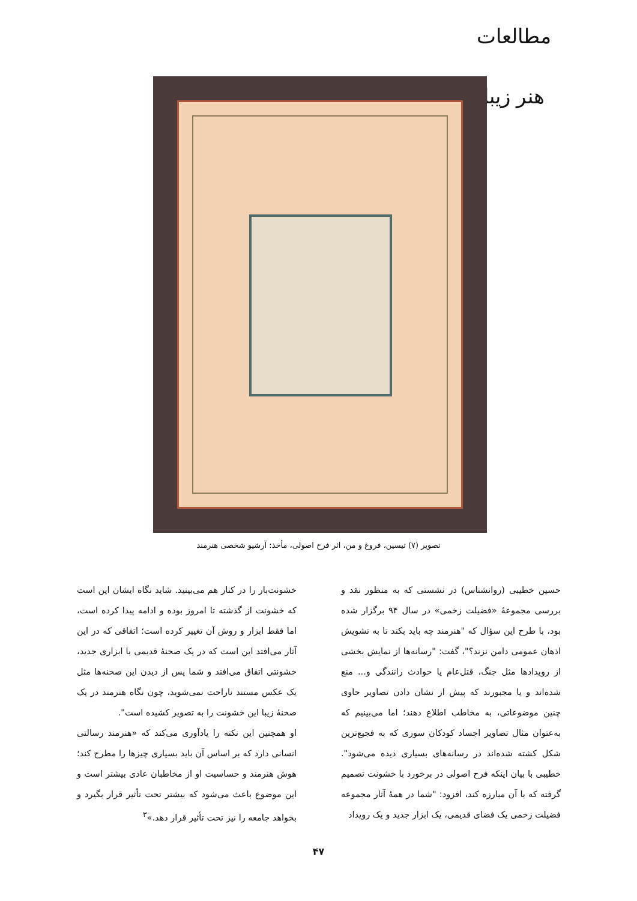مطالعات هنر زیبا
تصویر (۷) تیسین، فروغ و من، اثر فرح اصولی، مأخذ: آرشیو شخصی هنرمند
حسین خطیبی (روانشناس) در نشستی که به منظور نقد و بررسی مجموعهٔ «فضیلت زخمی» در سال ۹۴ برگزار شده بود، با طرح این سؤال که "هنرمند چه باید بکند تا به تشویش اذهان عمومی دامن نزند؟"، گفت: "رسانه‌ها از نمایش بخشی از رویدادها مثل جنگ، قتل‌عام یا حوادث رانندگی و... منع شده‌اند و یا مجبورند که پیش از نشان دادن تصاویر حاوی چنین موضوعاتی، به مخاطب اطلاع دهند؛ اما می‌بینیم که به‌عنوان مثال تصاویر اجساد کودکان سوری که به فجیع‌ترین شکل کشته شده‌اند در رسانه‌های بسیاری دیده می‌شود". خطیبی با بیان اینکه فرح اصولی در برخورد با خشونت تصمیم گرفته که با آن مبارزه کند، افزود: "شما در همهٔ آثار مجموعه فضیلت زخمی یک فضای قدیمی، یک ابزار جدید و یک رویداد
خشونت‌بار را در کنار هم می‌بینید. شاید نگاه ایشان این است که خشونت از گذشته تا امروز بوده و ادامه پیدا کرده است، اما فقط ابزار و روش آن تغییر کرده است؛ اتفاقی که در این آثار می‌افتد این است که در یک صحنهٔ قدیمی با ابزاری جدید، خشونتی اتفاق می‌افتد و شما پس از دیدن این صحنه‌ها مثل یک عکس مستند ناراحت نمی‌شوید، چون نگاه هنرمند در یک صحنهٔ زیبا این خشونت را به تصویر کشیده است".
او همچنین این نکته را یادآوری می‌کند که «هنرمند رسالتی انسانی دارد که بر اساس آن باید بسیاری چیزها را مطرح کند؛ هوش هنرمند و حساسیت او از مخاطبان عادی بیشتر است و این موضوع باعث می‌شود که بیشتر تحت تأثیر قرار بگیرد و بخواهد جامعه را نیز تحت تأثیر قرار دهد.»<sup>۳</sup>
۴۷